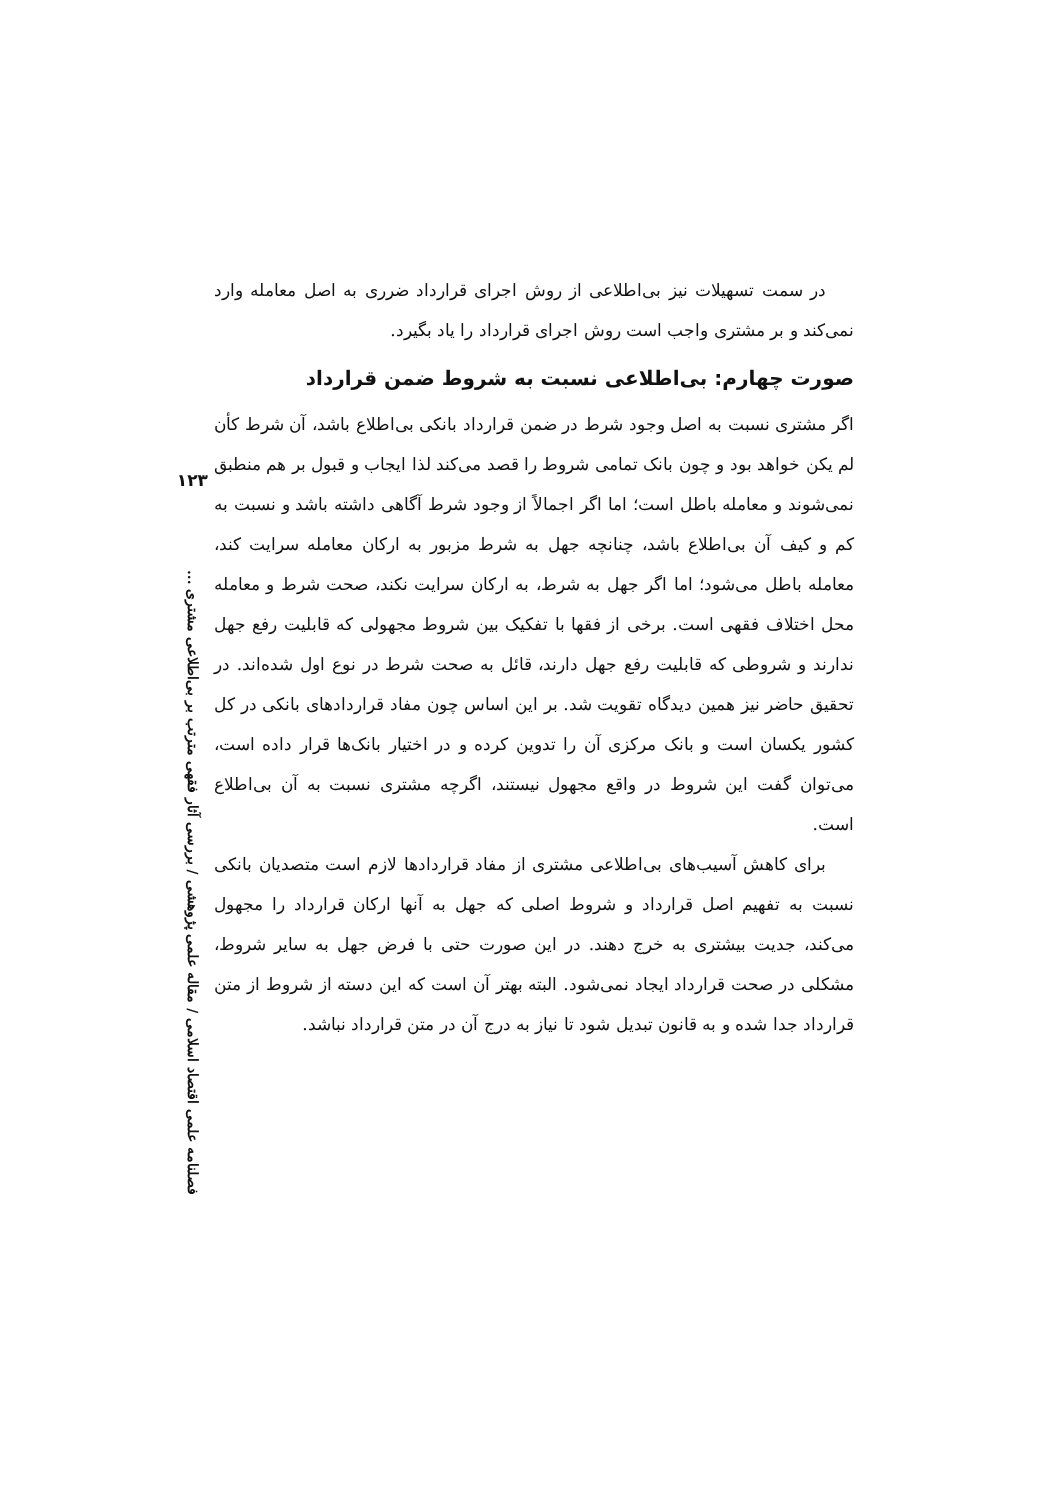در سمت تسهیلات نیز بی‌اطلاعی از روش اجرای قرارداد ضرری به اصل معامله وارد نمی‌کند و بر مشتری واجب است روش اجرای قرارداد را یاد بگیرد.
صورت چهارم: بی‌اطلاعی نسبت به شروط ضمن قرارداد
اگر مشتری نسبت به اصل وجود شرط در ضمن قرارداد بانکی بی‌اطلاع باشد، آن شرط کأن لم یکن خواهد بود و چون بانک تمامی شروط را قصد می‌کند لذا ایجاب و قبول بر هم منطبق نمی‌شوند و معامله باطل است؛ اما اگر اجمالاً از وجود شرط آگاهی داشته باشد و نسبت به کم و کیف آن بی‌اطلاع باشد، چنانچه جهل به شرط مزبور به ارکان معامله سرایت کند، معامله باطل می‌شود؛ اما اگر جهل به شرط، به ارکان سرایت نکند، صحت شرط و معامله محل اختلاف فقهی است. برخی از فقها با تفکیک بین شروط مجهولی که قابلیت رفع جهل ندارند و شروطی که قابلیت رفع جهل دارند، قائل به صحت شرط در نوع اول شده‌اند. در تحقیق حاضر نیز همین دیدگاه تقویت شد. بر این اساس چون مفاد قراردادهای بانکی در کل کشور یکسان است و بانک مرکزی آن را تدوین کرده و در اختیار بانک‌ها قرار داده است، می‌توان گفت این شروط در واقع مجهول نیستند، اگرچه مشتری نسبت به آن بی‌اطلاع است.
برای کاهش آسیب‌های بی‌اطلاعی مشتری از مفاد قراردادها لازم است متصدیان بانکی نسبت به تفهیم اصل قرارداد و شروط اصلی که جهل به آنها ارکان قرارداد را مجهول می‌کند، جدیت بیشتری به خرج دهند. در این صورت حتی با فرض جهل به سایر شروط، مشکلی در صحت قرارداد ایجاد نمی‌شود. البته بهتر آن است که این دسته از شروط از متن قرارداد جدا شده و به قانون تبدیل شود تا نیاز به درج آن در متن قرارداد نباشد.
۱۲۳
فصلنامه علمی اقتصاد اسلامی / مقاله علمی پژوهشی / بررسی آثار فقهی مترتب بر بی‌اطلاعی مشتری ...